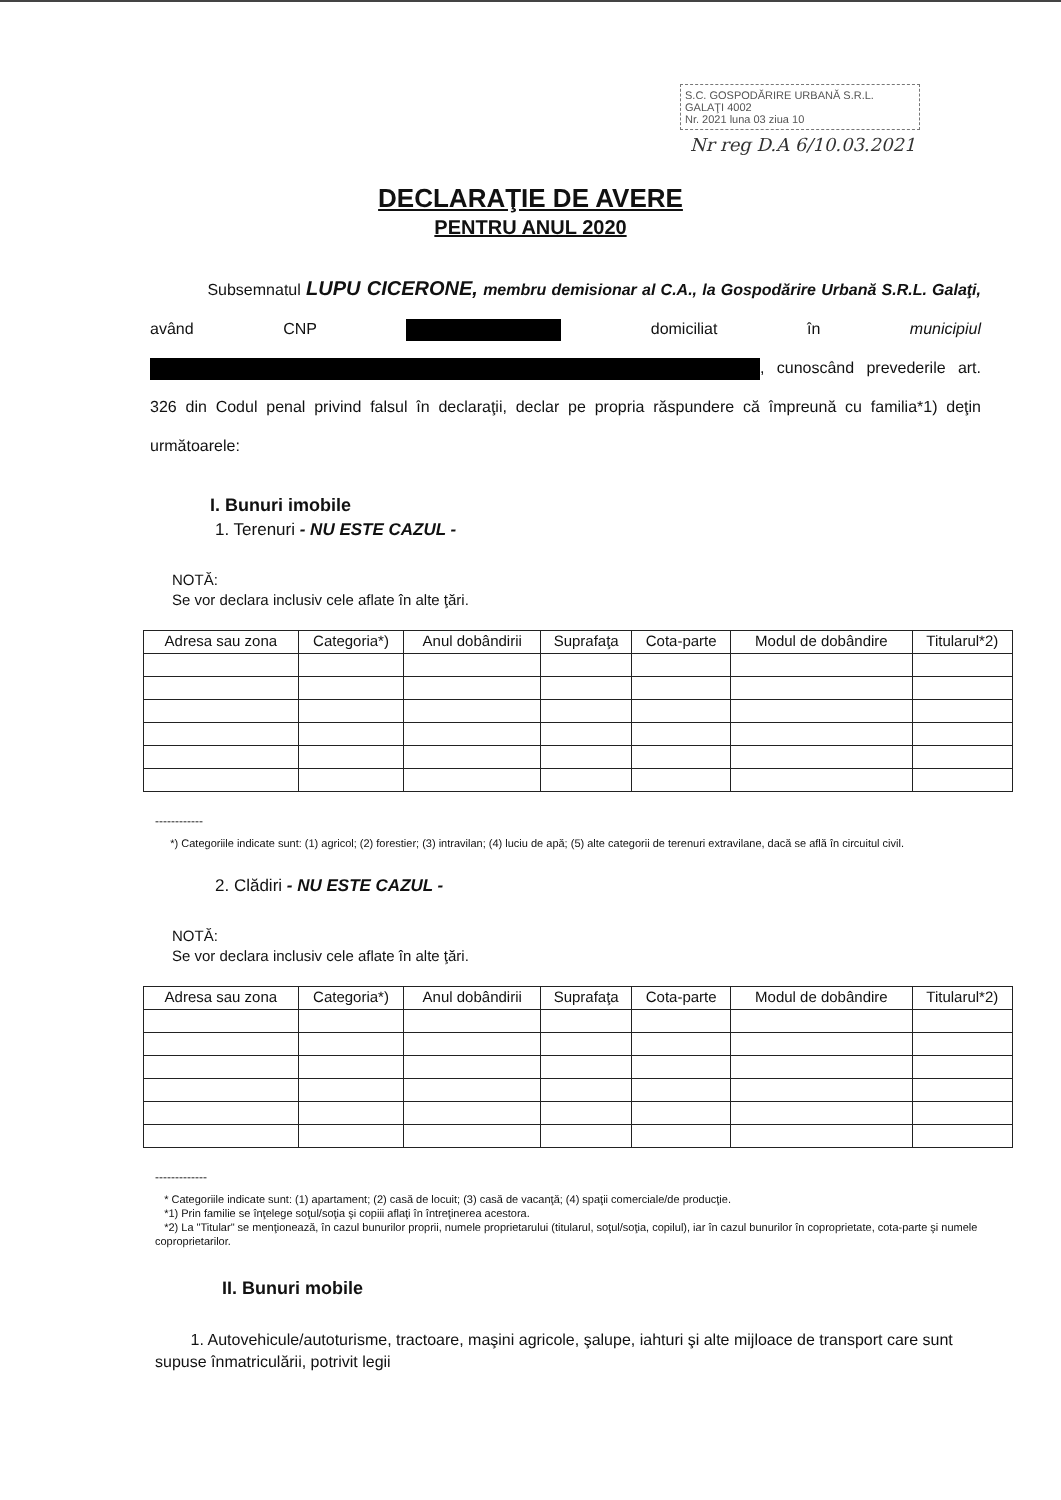S.C. GOSPODĂRIRE URBANĂ S.R.L.
GALAŢI 4002
Nr. 2021 luna 03 ziua 10
Nr reg D.A 6/10.03.2021
DECLARAŢIE DE AVERE
PENTRU ANUL 2020
Subsemnatul LUPU CICERONE, membru demisionar al C.A., la Gospodărire Urbană S.R.L. Galaţi, având CNP domiciliat în municipiul , cunoscând prevederile art. 326 din Codul penal privind falsul în declaraţii, declar pe propria răspundere că împreună cu familia*1) deţin următoarele:
I. Bunuri imobile
1. Terenuri - NU ESTE CAZUL -
NOTĂ:
Se vor declara inclusiv cele aflate în alte ţări.
| Adresa sau zona | Categoria*) | Anul dobândirii | Suprafaţa | Cota-parte | Modul de dobândire | Titularul*2) |
| --- | --- | --- | --- | --- | --- | --- |
------------
*) Categoriile indicate sunt: (1) agricol; (2) forestier; (3) intravilan; (4) luciu de apă; (5) alte categorii de terenuri extravilane, dacă se află în circuitul civil.
2. Clădiri - NU ESTE CAZUL -
NOTĂ:
Se vor declara inclusiv cele aflate în alte ţări.
| Adresa sau zona | Categoria*) | Anul dobândirii | Suprafaţa | Cota-parte | Modul de dobândire | Titularul*2) |
| --- | --- | --- | --- | --- | --- | --- |
-------------
* Categoriile indicate sunt: (1) apartament; (2) casă de locuit; (3) casă de vacanţă; (4) spaţii comerciale/de producţie.
*1) Prin familie se înţelege soţul/soţia şi copiii aflaţi în întreţinerea acestora.
*2) La "Titular" se menţionează, în cazul bunurilor proprii, numele proprietarului (titularul, soţul/soţia, copilul), iar în cazul bunurilor în coproprietate, cota-parte şi numele coproprietarilor.
II. Bunuri mobile
1. Autovehicule/autoturisme, tractoare, maşini agricole, şalupe, iahturi şi alte mijloace de transport care sunt supuse înmatriculării, potrivit legii